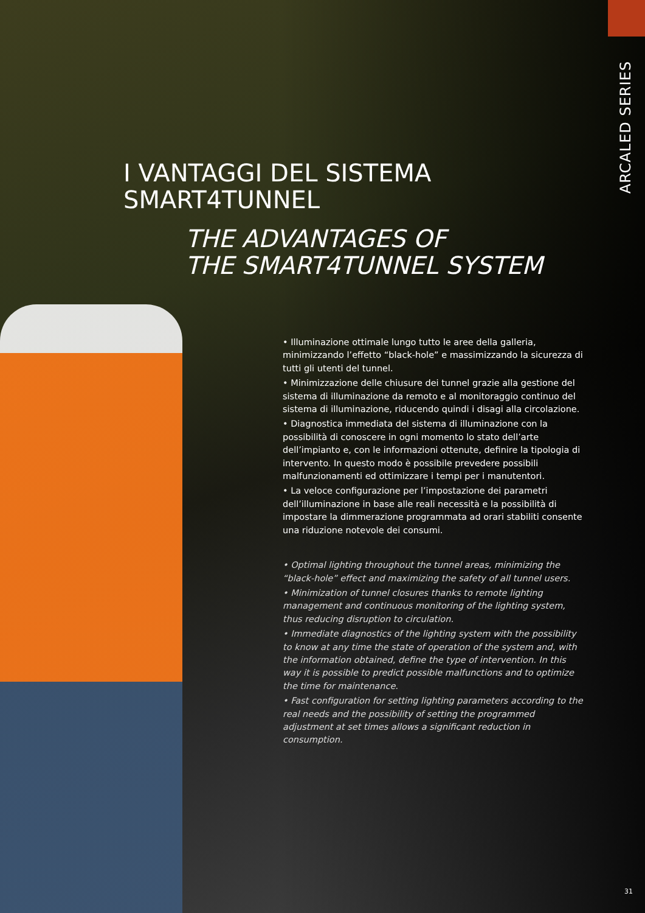ARCALED SERIES
I VANTAGGI DEL SISTEMA
SMART4TUNNEL
THE ADVANTAGES OF
THE SMART4TUNNEL SYSTEM
• Illuminazione ottimale lungo tutto le aree della galleria, minimizzando l’effetto “black-hole” e massimizzando la sicurezza di tutti gli utenti del tunnel.
• Minimizzazione delle chiusure dei tunnel grazie alla gestione del sistema di illuminazione da remoto e al monitoraggio continuo del sistema di illuminazione, riducendo quindi i disagi alla circolazione.
• Diagnostica immediata del sistema di illuminazione con la possibilità di conoscere in ogni momento lo stato dell’arte dell’impianto e, con le informazioni ottenute, definire la tipologia di intervento. In questo modo è possibile prevedere possibili malfunzionamenti ed ottimizzare i tempi per i manutentori.
• La veloce configurazione per l’impostazione dei parametri dell’illuminazione in base alle reali necessità e la possibilità di impostare la dimmerazione programmata ad orari stabiliti consente una riduzione notevole dei consumi.
• Optimal lighting throughout the tunnel areas, minimizing the “black-hole” effect and maximizing the safety of all tunnel users.
• Minimization of tunnel closures thanks to remote lighting management and continuous monitoring of the lighting system, thus reducing disruption to circulation.
• Immediate diagnostics of the lighting system with the possibility to know at any time the state of operation of the system and, with the information obtained, define the type of intervention. In this way it is possible to predict possible malfunctions and to optimize the time for maintenance.
• Fast configuration for setting lighting parameters according to the real needs and the possibility of setting the programmed adjustment at set times allows a significant reduction in consumption.
31